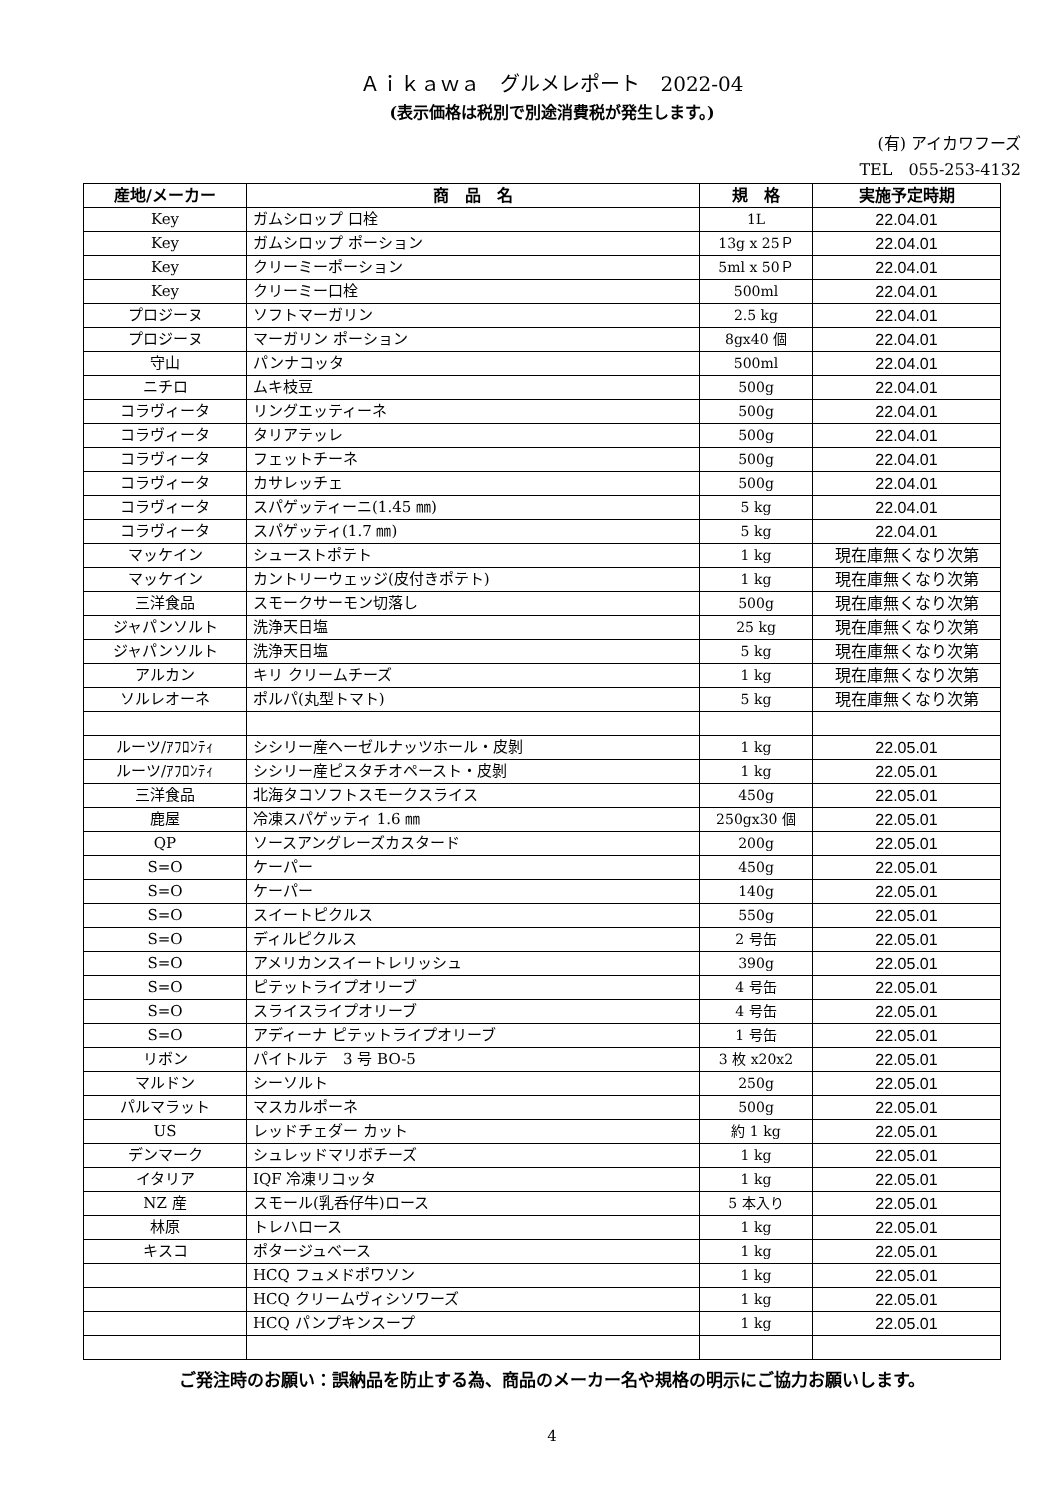Ａｉｋａｗａ　グルメレポート　2022-04
(表示価格は税別で別途消費税が発生します。)
(有) アイカワフーズ
TEL　055-253-4132
| 産地/メーカー | 商 品 名 | 規 格 | 実施予定時期 |
| --- | --- | --- | --- |
| Key | ガムシロップ 口栓 | 1L | 22.04.01 |
| Key | ガムシロップ ポーション | 13g x 25Ｐ | 22.04.01 |
| Key | クリーミーポーション | 5ml x 50Ｐ | 22.04.01 |
| Key | クリーミー口栓 | 500ml | 22.04.01 |
| プロジーヌ | ソフトマーガリン | 2.5 kg | 22.04.01 |
| プロジーヌ | マーガリン ポーション | 8gx40 個 | 22.04.01 |
| 守山 | パンナコッタ | 500ml | 22.04.01 |
| ニチロ | ムキ枝豆 | 500g | 22.04.01 |
| コラヴィータ | リングエッティーネ | 500g | 22.04.01 |
| コラヴィータ | タリアテッレ | 500g | 22.04.01 |
| コラヴィータ | フェットチーネ | 500g | 22.04.01 |
| コラヴィータ | カサレッチェ | 500g | 22.04.01 |
| コラヴィータ | スパゲッティーニ(1.45 ㎜) | 5 kg | 22.04.01 |
| コラヴィータ | スパゲッティ(1.7 ㎜) | 5 kg | 22.04.01 |
| マッケイン | シューストポテト | 1 kg | 現在庫無くなり次第 |
| マッケイン | カントリーウェッジ(皮付きポテト) | 1 kg | 現在庫無くなり次第 |
| 三洋食品 | スモークサーモン切落し | 500g | 現在庫無くなり次第 |
| ジャパンソルト | 洗浄天日塩 | 25 kg | 現在庫無くなり次第 |
| ジャパンソルト | 洗浄天日塩 | 5 kg | 現在庫無くなり次第 |
| アルカン | キリ クリームチーズ | 1 kg | 現在庫無くなり次第 |
| ソルレオーネ | ポルパ(丸型トマト) | 5 kg | 現在庫無くなり次第 |
| ルーツ/ｱﾌﾛﾝﾃｨ | シシリー産ヘーゼルナッツホール・皮剝 | 1 kg | 22.05.01 |
| ルーツ/ｱﾌﾛﾝﾃｨ | シシリー産ピスタチオペースト・皮剝 | 1 kg | 22.05.01 |
| 三洋食品 | 北海タコソフトスモークスライス | 450g | 22.05.01 |
| 鹿屋 | 冷凍スパゲッティ 1.6 ㎜ | 250gx30 個 | 22.05.01 |
| QP | ソースアングレーズカスタード | 200g | 22.05.01 |
| S=O | ケーパー | 450g | 22.05.01 |
| S=O | ケーパー | 140g | 22.05.01 |
| S=O | スイートピクルス | 550g | 22.05.01 |
| S=O | ディルピクルス | 2 号缶 | 22.05.01 |
| S=O | アメリカンスイートレリッシュ | 390g | 22.05.01 |
| S=O | ピテットライプオリーブ | 4 号缶 | 22.05.01 |
| S=O | スライスライプオリーブ | 4 号缶 | 22.05.01 |
| S=O | アディーナ ピテットライプオリーブ | 1 号缶 | 22.05.01 |
| リボン | パイトルテ 3 号 BO-5 | 3 枚 x20x2 | 22.05.01 |
| マルドン | シーソルト | 250g | 22.05.01 |
| パルマラット | マスカルポーネ | 500g | 22.05.01 |
| US | レッドチェダー カット | 約 1 kg | 22.05.01 |
| デンマーク | シュレッドマリボチーズ | 1 kg | 22.05.01 |
| イタリア | IQF 冷凍リコッタ | 1 kg | 22.05.01 |
| NZ 産 | スモール(乳呑仔牛)ロース | 5 本入り | 22.05.01 |
| 林原 | トレハロース | 1 kg | 22.05.01 |
| キスコ | ポタージュベース | 1 kg | 22.05.01 |
| | HCQ フュメドポワソン | 1 kg | 22.05.01 |
| | HCQ クリームヴィシソワーズ | 1 kg | 22.05.01 |
| | HCQ パンプキンスープ | 1 kg | 22.05.01 |
ご発注時のお願い：誤納品を防止する為、商品のメーカー名や規格の明示にご協力お願いします。
4